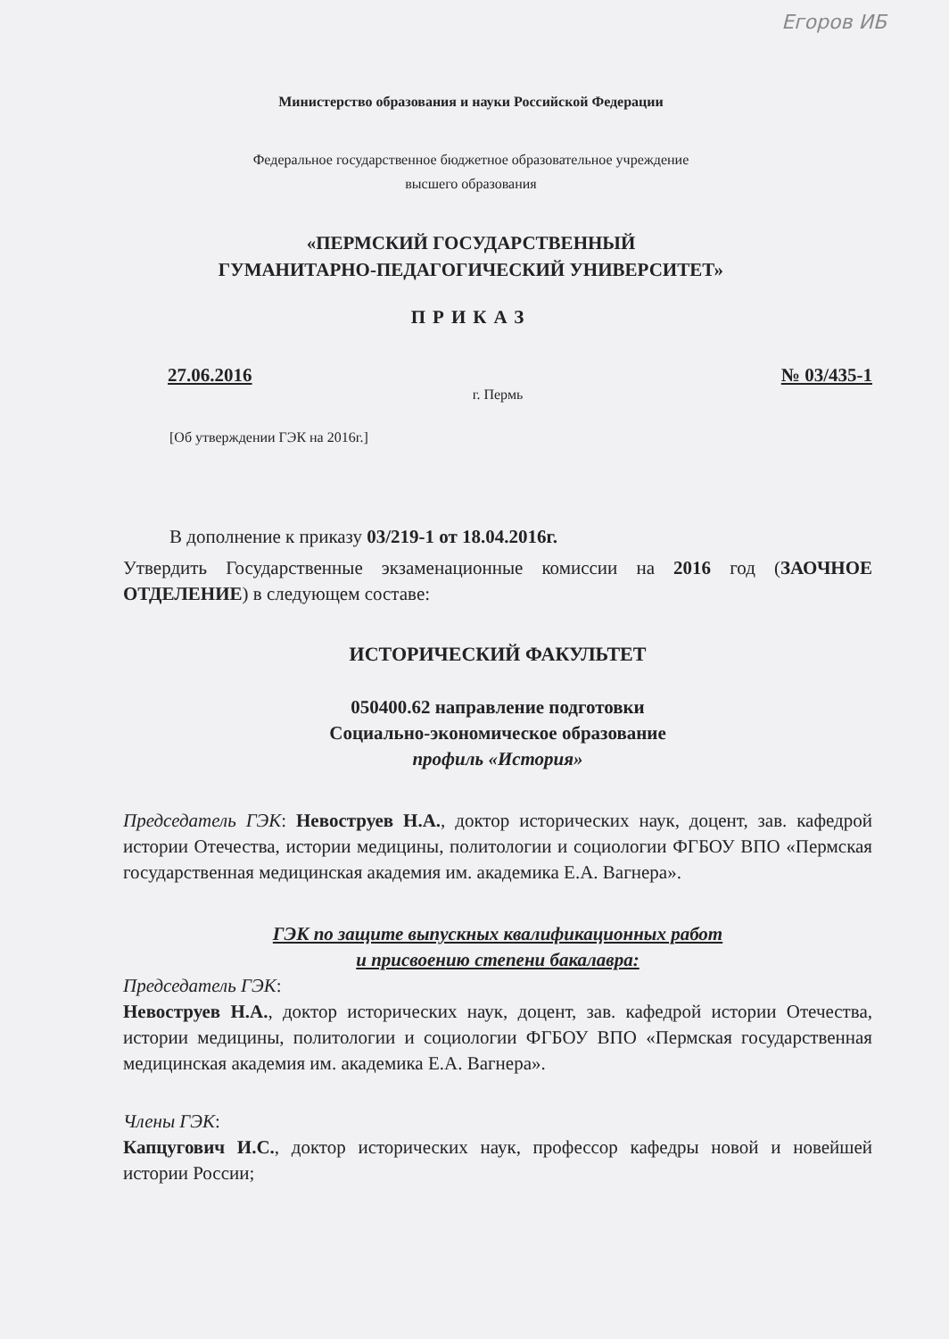Егоров ИБ
Министерство образования и науки Российской Федерации
Федеральное государственное бюджетное образовательное учреждение
высшего образования
«ПЕРМСКИЙ ГОСУДАРСТВЕННЫЙ
ГУМАНИТАРНО-ПЕДАГОГИЧЕСКИЙ УНИВЕРСИТЕТ»
ПРИКАЗ
27.06.2016 № 03/435-1
г. Пермь
[Об утверждении ГЭК на 2016г.]
В дополнение к приказу 03/219-1 от 18.04.2016г.
Утвердить Государственные экзаменационные комиссии на 2016 год (ЗАОЧНОЕ ОТДЕЛЕНИЕ) в следующем составе:
ИСТОРИЧЕСКИЙ ФАКУЛЬТЕТ
050400.62 направление подготовки
Социально-экономическое образование
профиль «История»
Председатель ГЭК: Невоструев Н.А., доктор исторических наук, доцент, зав. кафедрой истории Отечества, истории медицины, политологии и социологии ФГБОУ ВПО «Пермская государственная медицинская академия им. академика Е.А. Вагнера».
ГЭК по защите выпускных квалификационных работ
и присвоению степени бакалавра:
Председатель ГЭК:
Невоструев Н.А., доктор исторических наук, доцент, зав. кафедрой истории Отечества, истории медицины, политологии и социологии ФГБОУ ВПО «Пермская государственная медицинская академия им. академика Е.А. Вагнера».
Члены ГЭК:
Капцугович И.С., доктор исторических наук, профессор кафедры новой и новейшей истории России;